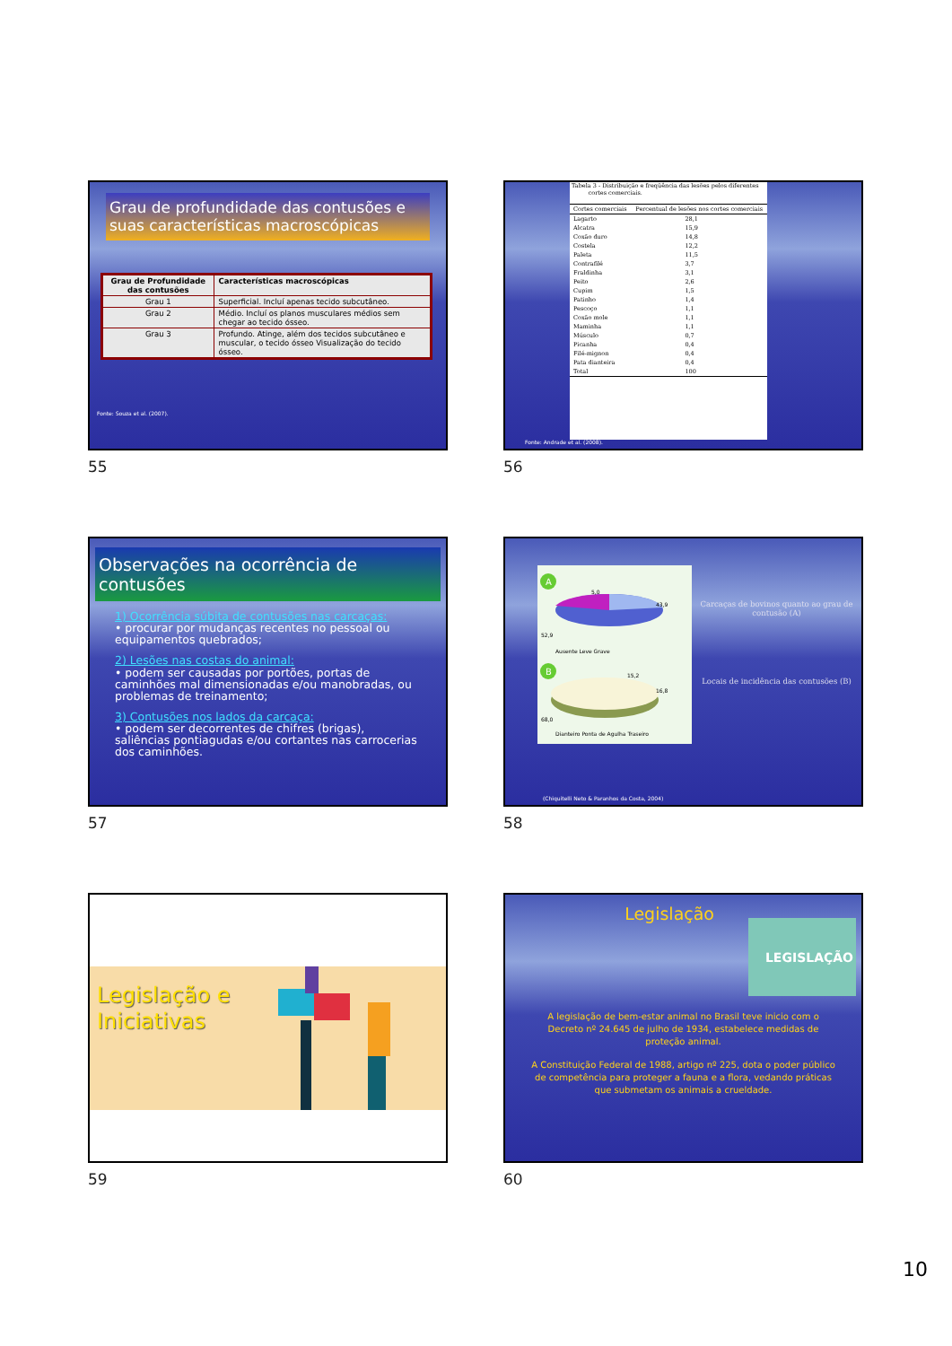Grau de profundidade das contusões e suas características macroscópicas
| Grau de Profundidade das contusões | Características macroscópicas |
| --- | --- |
| Grau 1 | Superficial. Incluí apenas tecido subcutâneo. |
| Grau 2 | Médio. Incluí os planos musculares médios sem chegar ao tecido ósseo. |
| Grau 3 | Profundo. Atinge, além dos tecidos subcutâneo e muscular, o tecido ósseo Visualização do tecido ósseo. |
Fonte: Souza et al. (2007).
55
Tabela 3 - Distribuição e freqüência das lesões pelos diferentes
cortes comerciais.
| Cortes comerciais | Percentual de lesões nos cortes comerciais |
| --- | --- |
| Lagarto | 28,1 |
| Alcatra | 15,9 |
| Coxão duro | 14,8 |
| Costela | 12,2 |
| Paleta | 11,5 |
| Contrafilé | 3,7 |
| Fraldinha | 3,1 |
| Peito | 2,6 |
| Cupim | 1,5 |
| Patinho | 1,4 |
| Pescoço | 1,1 |
| Coxão mole | 1,1 |
| Maminha | 1,1 |
| Músculo | 0,7 |
| Picanha | 0,4 |
| Filé-mignon | 0,4 |
| Pata dianteira | 0,4 |
| Total | 100 |
Fonte: Andrade et al. (2008).
56
Observações na ocorrência de contusões
1) Ocorrência súbita de contusões nas carcaças:
• procurar por mudanças recentes no pessoal ou equipamentos quebrados;
2) Lesões nas costas do animal:
• podem ser causadas por portões, portas de caminhões mal dimensionadas e/ou manobradas, ou problemas de treinamento;
3) Contusões nos lados da carcaça:
• podem ser decorrentes de chifres (brigas), saliências pontiagudas e/ou cortantes nas carrocerias dos caminhões.
57
A
5,0
43,9
52,9
Ausente Leve Grave
B
15,2
16,8
68,0
Dianteiro Ponta de Agulha Traseiro
Carcaças de bovinos quanto ao grau de contusão (A)
Locais de incidência das contusões (B)
(Chiquitelli Neto & Paranhos da Costa, 2004)
58
Legislação e
Iniciativas
59
Legislação
LEGISLAÇÃO
A legislação de bem-estar animal no Brasil teve inicio com o Decreto nº 24.645 de julho de 1934, estabelece medidas de proteção animal.
A Constituição Federal de 1988, artigo nº 225, dota o poder público de competência para proteger a fauna e a flora, vedando práticas que submetam os animais a crueldade.
60
10